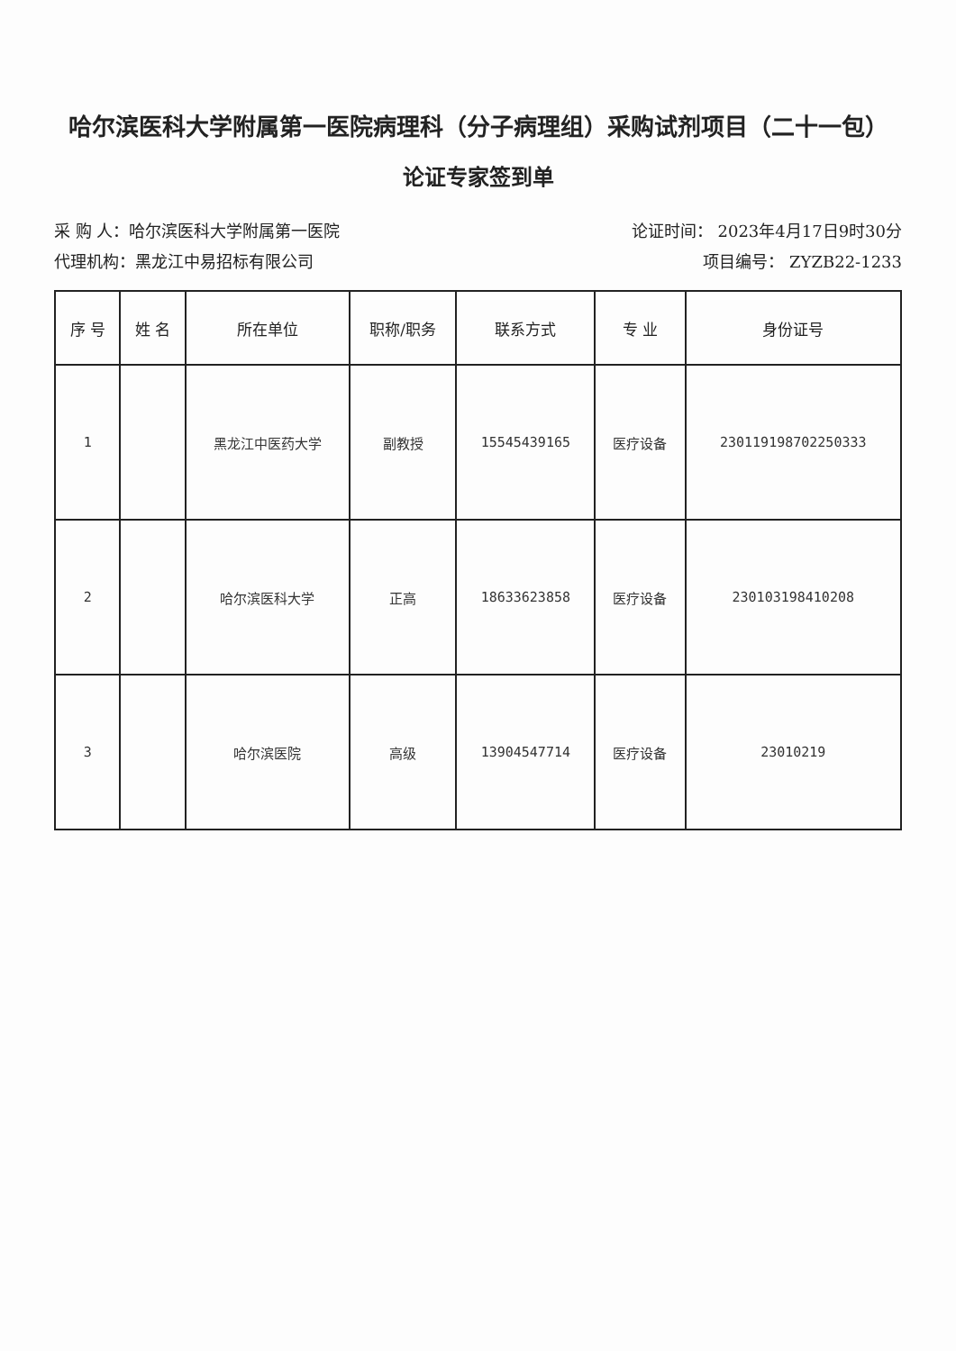哈尔滨医科大学附属第一医院病理科（分子病理组）采购试剂项目（二十一包）
论证专家签到单
采 购 人：哈尔滨医科大学附属第一医院 论证时间： 2023年4月17日9时30分
代理机构：黑龙江中易招标有限公司 项目编号： ZYZB22-1233
| 序 号 | 姓 名 | 所在单位 | 职称/职务 | 联系方式 | 专 业 | 身份证号 |
| --- | --- | --- | --- | --- | --- | --- |
| 1 | | 黑龙江中医药大学 | 副教授 | 15545439165 | 医疗设备 | 230119198702250333 |
| 2 | | 哈尔滨医科大学 | 正高 | 18633623858 | 医疗设备 | 230103198410208 |
| 3 | | 哈尔滨医院 | 高级 | 13904547714 | 医疗设备 | 23010219 |